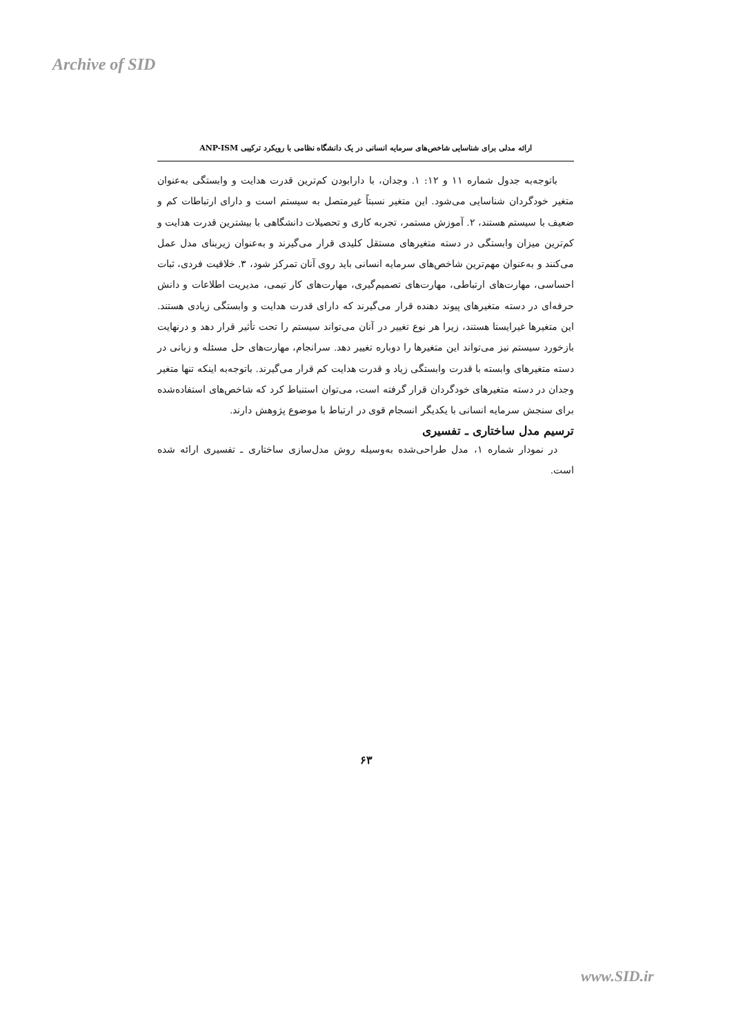Archive of SID
ارائه مدلی برای شناسایی شاخص‌های سرمایه انسانی در یک دانشگاه نظامی با رویکرد ترکیبی ANP-ISM
باتوجه‌به جدول شماره ۱۱ و ۱۲: ۱. وجدان، با دارابودن کم‌ترین قدرت هدایت و وابستگی به‌عنوان متغیر خودگردان شناسایی می‌شود. این متغیر نسبتاً غیرمتصل به سیستم است و دارای ارتباطات کم و ضعیف با سیستم هستند، ۲. آموزش مستمر، تجربه کاری و تحصیلات دانشگاهی با بیشترین قدرت هدایت و کم‌ترین میزان وابستگی در دسته متغیرهای مستقل کلیدی قرار می‌گیرند و به‌عنوان زیربنای مدل عمل می‌کنند و به‌عنوان مهم‌ترین شاخص‌های سرمایه انسانی باید روی آنان تمرکز شود، ۳. خلاقیت فردی، ثبات احساسی، مهارت‌های ارتباطی، مهارت‌های تصمیم‌گیری، مهارت‌های کار تیمی، مدیریت اطلاعات و دانش حرفه‌ای در دسته متغیرهای پیوند دهنده قرار می‌گیرند که دارای قدرت هدایت و وابستگی زیادی هستند. این متغیرها غیرایستا هستند، زیرا هر نوع تغییر در آنان می‌تواند سیستم را تحت تأثیر قرار دهد و درنهایت بازخورد سیستم نیز می‌تواند این متغیرها را دوباره تغییر دهد. سرانجام، مهارت‌های حل مسئله و زبانی در دسته متغیرهای وابسته با قدرت وابستگی زیاد و قدرت هدایت کم قرار می‌گیرند. باتوجه‌به اینکه تنها متغیر وجدان در دسته متغیرهای خودگردان قرار گرفته است، می‌توان استنباط کرد که شاخص‌های استفاده‌شده برای سنجش سرمایه انسانی با یکدیگر انسجام قوی در ارتباط با موضوع پژوهش دارند.
ترسیم مدل ساختاری ـ تفسیری
در نمودار شماره ۱، مدل طراحی‌شده به‌وسیله روش مدل‌سازی ساختاری ـ تفسیری ارائه شده است.
۶۳
www.SID.ir